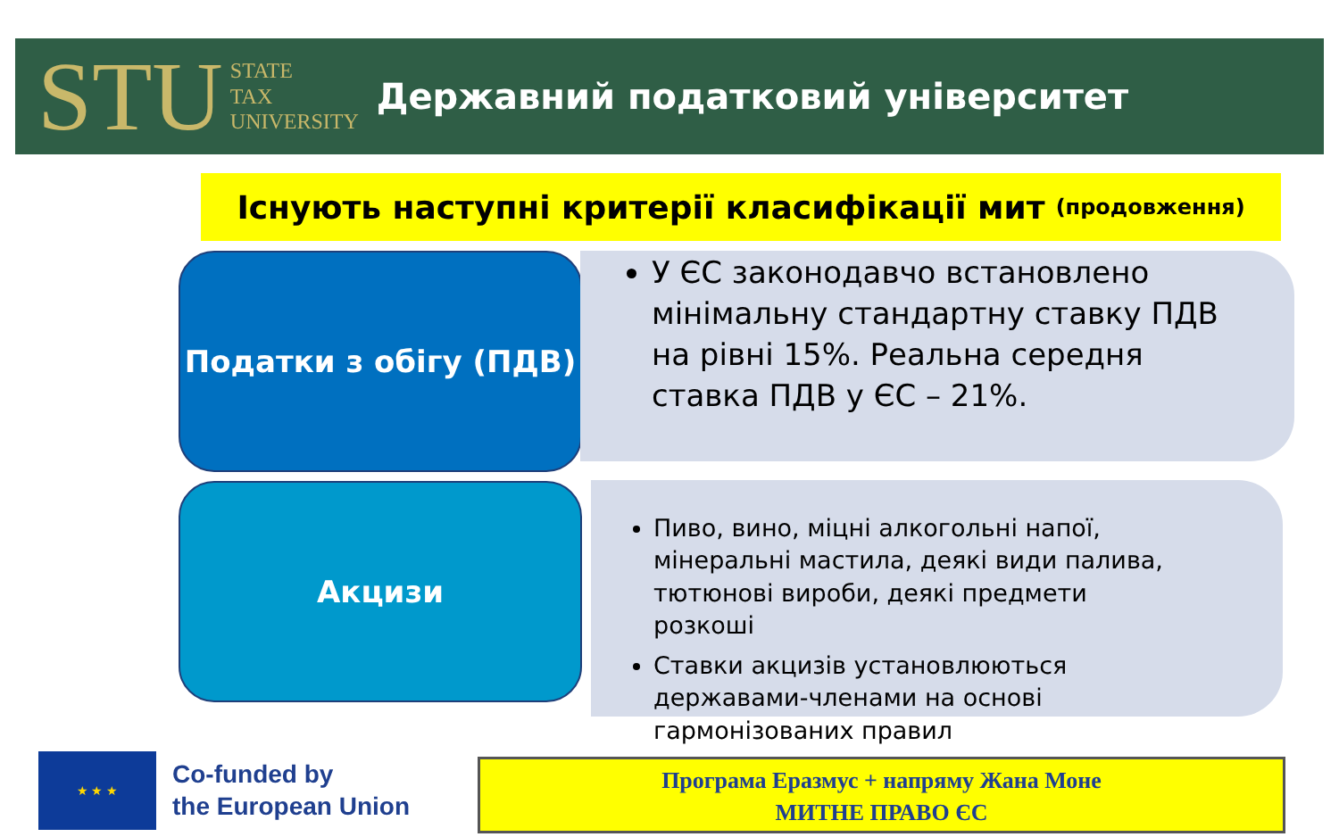STU STATE
TAX
UNIVERSITY
Державний податковий університет
Існують наступні критерії класифікації мит (продовження)
Податки з обігу (ПДВ)
У ЄС законодавчо встановлено мінімальну стандартну ставку ПДВ на рівні 15%. Реальна середня ставка ПДВ у ЄС – 21%.
Акцизи
Пиво, вино, міцні алкогольні напої, мінеральні мастила, деякі види палива, тютюнові вироби, деякі предмети розкоші
Ставки акцизів установлюються державами-членами на основі гармонізованих правил
★ ★ ★
Co-funded by
the European Union
Програма Еразмус + напряму Жана Моне
МИТНЕ ПРАВО ЄС